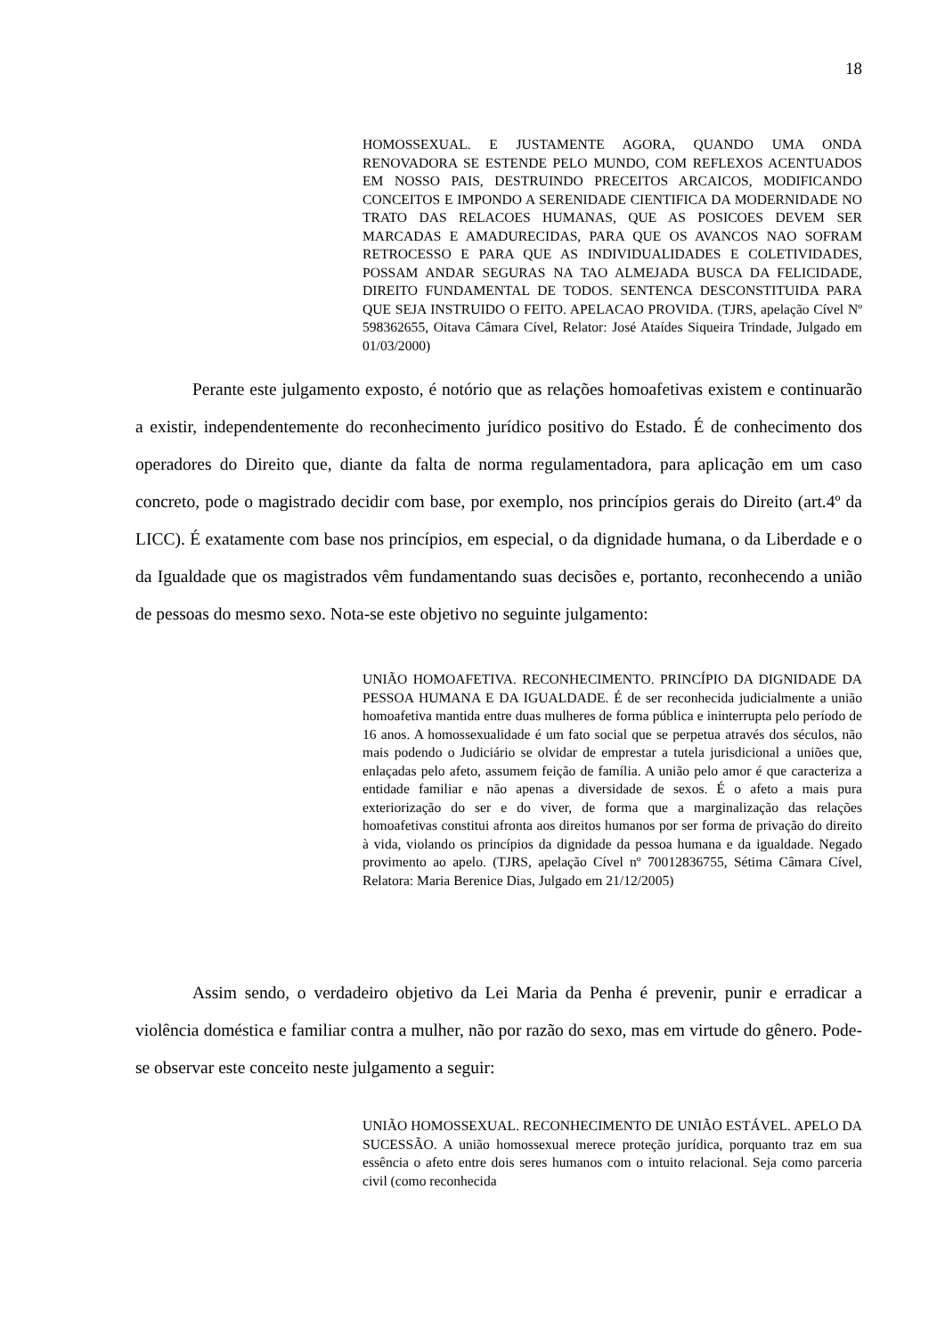18
HOMOSSEXUAL. E JUSTAMENTE AGORA, QUANDO UMA ONDA RENOVADORA SE ESTENDE PELO MUNDO, COM REFLEXOS ACENTUADOS EM NOSSO PAIS, DESTRUINDO PRECEITOS ARCAICOS, MODIFICANDO CONCEITOS E IMPONDO A SERENIDADE CIENTIFICA DA MODERNIDADE NO TRATO DAS RELACOES HUMANAS, QUE AS POSICOES DEVEM SER MARCADAS E AMADURECIDAS, PARA QUE OS AVANCOS NAO SOFRAM RETROCESSO E PARA QUE AS INDIVIDUALIDADES E COLETIVIDADES, POSSAM ANDAR SEGURAS NA TAO ALMEJADA BUSCA DA FELICIDADE, DIREITO FUNDAMENTAL DE TODOS. SENTENCA DESCONSTITUIDA PARA QUE SEJA INSTRUIDO O FEITO. APELACAO PROVIDA. (TJRS, apelação Cível Nº 598362655, Oitava Câmara Cível, Relator: José Ataídes Siqueira Trindade, Julgado em 01/03/2000)
Perante este julgamento exposto, é notório que as relações homoafetivas existem e continuarão a existir, independentemente do reconhecimento jurídico positivo do Estado. É de conhecimento dos operadores do Direito que, diante da falta de norma regulamentadora, para aplicação em um caso concreto, pode o magistrado decidir com base, por exemplo, nos princípios gerais do Direito (art.4º da LICC). É exatamente com base nos princípios, em especial, o da dignidade humana, o da Liberdade e o da Igualdade que os magistrados vêm fundamentando suas decisões e, portanto, reconhecendo a união de pessoas do mesmo sexo. Nota-se este objetivo no seguinte julgamento:
UNIÃO HOMOAFETIVA. RECONHECIMENTO. PRINCÍPIO DA DIGNIDADE DA PESSOA HUMANA E DA IGUALDADE. É de ser reconhecida judicialmente a união homoafetiva mantida entre duas mulheres de forma pública e ininterrupta pelo período de 16 anos. A homossexualidade é um fato social que se perpetua através dos séculos, não mais podendo o Judiciário se olvidar de emprestar a tutela jurisdicional a uniões que, enlaçadas pelo afeto, assumem feição de família. A união pelo amor é que caracteriza a entidade familiar e não apenas a diversidade de sexos. É o afeto a mais pura exteriorização do ser e do viver, de forma que a marginalização das relações homoafetivas constitui afronta aos direitos humanos por ser forma de privação do direito à vida, violando os princípios da dignidade da pessoa humana e da igualdade. Negado provimento ao apelo. (TJRS, apelação Cível nº 70012836755, Sétima Câmara Cível, Relatora: Maria Berenice Dias, Julgado em 21/12/2005)
Assim sendo, o verdadeiro objetivo da Lei Maria da Penha é prevenir, punir e erradicar a violência doméstica e familiar contra a mulher, não por razão do sexo, mas em virtude do gênero. Pode-se observar este conceito neste julgamento a seguir:
UNIÃO HOMOSSEXUAL. RECONHECIMENTO DE UNIÃO ESTÁVEL. APELO DA SUCESSÃO. A união homossexual merece proteção jurídica, porquanto traz em sua essência o afeto entre dois seres humanos com o intuito relacional. Seja como parceria civil (como reconhecida